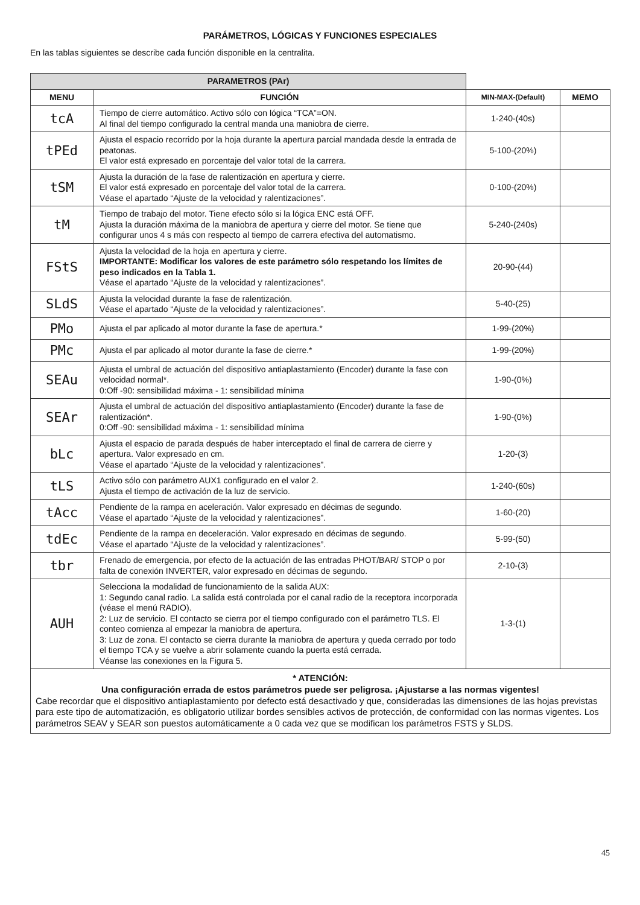PARÁMETROS, LÓGICAS Y FUNCIONES ESPECIALES
En las tablas siguientes se describe cada función disponible en la centralita.
| PARAMETROS (PAr) | | | |
| MENU | FUNCIÓN | MIN-MAX-(Default) | MEMO |
| tcA | Tiempo de cierre automático. Activo sólo con lógica “TCA”=ON. Al final del tiempo configurado la central manda una maniobra de cierre. | 1-240-(40s) | |
| tPEd | Ajusta el espacio recorrido por la hoja durante la apertura parcial mandada desde la entrada de peatonas. El valor está expresado en porcentaje del valor total de la carrera. | 5-100-(20%) | |
| tSM | Ajusta la duración de la fase de ralentización en apertura y cierre. El valor está expresado en porcentaje del valor total de la carrera. Véase el apartado “Ajuste de la velocidad y ralentizaciones”. | 0-100-(20%) | |
| tM | Tiempo de trabajo del motor. Tiene efecto sólo si la lógica ENC está OFF. Ajusta la duración máxima de la maniobra de apertura y cierre del motor. Se tiene que configurar unos 4 s más con respecto al tiempo de carrera efectiva del automatismo. | 5-240-(240s) | |
| FStS | Ajusta la velocidad de la hoja en apertura y cierre. IMPORTANTE: Modificar los valores de este parámetro sólo respetando los límites de peso indicados en la Tabla 1. Véase el apartado “Ajuste de la velocidad y ralentizaciones”. | 20-90-(44) | |
| SLdS | Ajusta la velocidad durante la fase de ralentización. Véase el apartado “Ajuste de la velocidad y ralentizaciones”. | 5-40-(25) | |
| PMo | Ajusta el par aplicado al motor durante la fase de apertura.* | 1-99-(20%) | |
| PMc | Ajusta el par aplicado al motor durante la fase de cierre.* | 1-99-(20%) | |
| SEAu | Ajusta el umbral de actuación del dispositivo antiaplastamiento (Encoder) durante la fase con velocidad normal*. 0:Off -90: sensibilidad máxima - 1: sensibilidad mínima | 1-90-(0%) | |
| SEAr | Ajusta el umbral de actuación del dispositivo antiaplastamiento (Encoder) durante la fase de ralentización*. 0:Off -90: sensibilidad máxima - 1: sensibilidad mínima | 1-90-(0%) | |
| bLc | Ajusta el espacio de parada después de haber interceptado el final de carrera de cierre y apertura. Valor expresado en cm. Véase el apartado “Ajuste de la velocidad y ralentizaciones”. | 1-20-(3) | |
| tLS | Activo sólo con parámetro AUX1 configurado en el valor 2. Ajusta el tiempo de activación de la luz de servicio. | 1-240-(60s) | |
| tAcc | Pendiente de la rampa en aceleración. Valor expresado en décimas de segundo. Véase el apartado “Ajuste de la velocidad y ralentizaciones”. | 1-60-(20) | |
| tdEc | Pendiente de la rampa en deceleración. Valor expresado en décimas de segundo. Véase el apartado “Ajuste de la velocidad y ralentizaciones”. | 5-99-(50) | |
| tbr | Frenado de emergencia, por efecto de la actuación de las entradas PHOT/BAR/ STOP o por falta de conexión INVERTER, valor expresado en décimas de segundo. | 2-10-(3) | |
| AUH | Selecciona la modalidad de funcionamiento de la salida AUX: 1: Segundo canal radio. La salida está controlada por el canal radio de la receptora incorporada (véase el menú RADIO). 2: Luz de servicio. El contacto se cierra por el tiempo configurado con el parámetro TLS. El conteo comienza al empezar la maniobra de apertura. 3: Luz de zona. El contacto se cierra durante la maniobra de apertura y queda cerrado por todo el tiempo TCA y se vuelve a abrir solamente cuando la puerta está cerrada. Véanse las conexiones en la Figura 5. | 1-3-(1) | |
| * ATENCIÓN: Una configuración errada de estos parámetros puede ser peligrosa. ¡Ajustarse a las normas vigentes! Cabe recordar que el dispositivo antiaplastamiento por defecto está desactivado y que, consideradas las dimensiones de las hojas previstas para este tipo de automatización, es obligatorio utilizar bordes sensibles activos de protección, de conformidad con las normas vigentes. Los parámetros SEAV y SEAR son puestos automáticamente a 0 cada vez que se modifican los parámetros FSTS y SLDS. | | | |
45